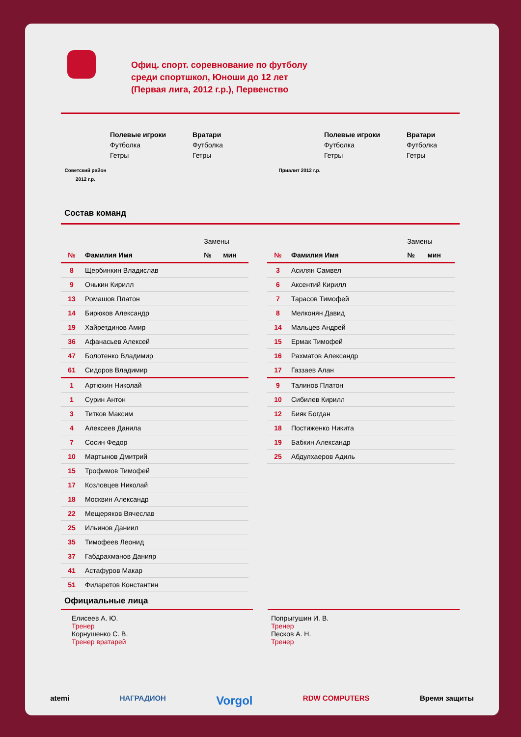Офиц. спорт. соревнование по футболу
среди спортшкол, Юноши до 12 лет
(Первая лига, 2012 г.р.), Первенство
Советский район 2012 г.р.
Полевые игроки
Футболка
Гетры
Вратари
Футболка
Гетры
Приалит 2012 г.р.
Полевые игроки
Футболка
Гетры
Вратари
Футболка
Гетры
Состав команд
| | | Замены | |
| --- | --- | --- | --- |
| № | Фамилия Имя | № | мин |
| 8 | Щербинкин Владислав | | |
| 9 | Онькин Кирилл | | |
| 13 | Ромашов Платон | | |
| 14 | Бирюков Александр | | |
| 19 | Хайретдинов Амир | | |
| 36 | Афанасьев Алексей | | |
| 47 | Болотенко Владимир | | |
| 61 | Сидоров Владимир | | |
| 1 | Артюхин Николай | | |
| 1 | Сурин Антон | | |
| 3 | Титков Максим | | |
| 4 | Алексеев Данила | | |
| 7 | Сосин Федор | | |
| 10 | Мартынов Дмитрий | | |
| 15 | Трофимов Тимофей | | |
| 17 | Козловцев Николай | | |
| 18 | Москвин Александр | | |
| 22 | Мещеряков Вячеслав | | |
| 25 | Ильинов Даниил | | |
| 35 | Тимофеев Леонид | | |
| 37 | Габдрахманов Данияр | | |
| 41 | Астафуров Макар | | |
| 51 | Филаретов Константин | | |
| | | Замены | |
| --- | --- | --- | --- |
| № | Фамилия Имя | № | мин |
| 3 | Асилян Самвел | | |
| 6 | Аксентий Кирилл | | |
| 7 | Тарасов Тимофей | | |
| 8 | Мелконян Давид | | |
| 14 | Мальцев Андрей | | |
| 15 | Ермак Тимофей | | |
| 16 | Рахматов Александр | | |
| 17 | Газзаев Алан | | |
| 9 | Талинов Платон | | |
| 10 | Сибилев Кирилл | | |
| 12 | Бияк Богдан | | |
| 18 | Постиженко Никита | | |
| 19 | Бабкин Александр | | |
| 25 | Абдулхаеров Адиль | | |
Официальные лица
Елисеев А. Ю.
Тренер
Корнушенко С. В.
Тренер вратарей
Попрыгушин И. В.
Тренер
Песков А. Н.
Тренер
atemi НАГРАДИОН Vorgol RDW COMPUTERS Время защиты